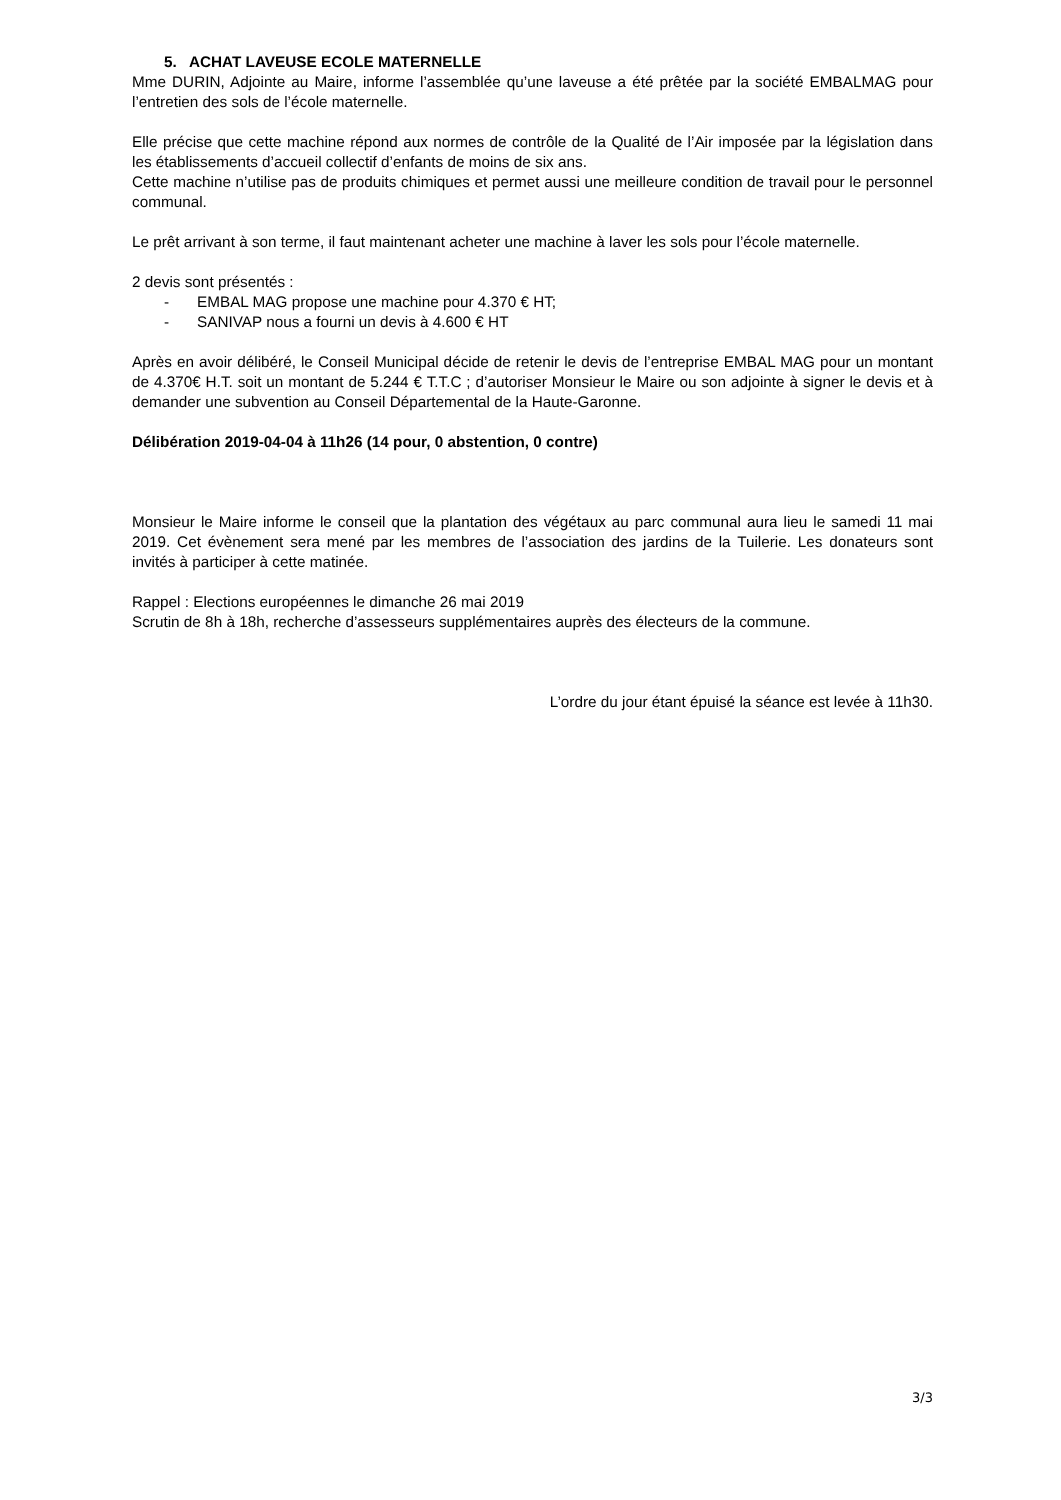5. ACHAT LAVEUSE ECOLE MATERNELLE
Mme DURIN, Adjointe au Maire, informe l’assemblée qu’une laveuse a été prêtée par la société EMBALMAG pour l’entretien des sols de l’école maternelle.
Elle précise que cette machine répond aux normes de contrôle de la Qualité de l’Air imposée par la législation dans les établissements d’accueil collectif d’enfants de moins de six ans.
Cette machine n’utilise pas de produits chimiques et permet aussi une meilleure condition de travail pour le personnel communal.
Le prêt arrivant à son terme, il faut maintenant acheter une machine à laver les sols pour l’école maternelle.
2 devis sont présentés :
- EMBAL MAG propose une machine pour 4.370 € HT;
- SANIVAP nous a fourni un devis à 4.600 € HT
Après en avoir délibéré, le Conseil Municipal décide de retenir le devis de l’entreprise EMBAL MAG pour un montant de 4.370€ H.T. soit un montant de 5.244 € T.T.C ; d’autoriser Monsieur le Maire ou son adjointe à signer le devis et à demander une subvention au Conseil Départemental de la Haute-Garonne.
Délibération 2019-04-04 à 11h26 (14 pour, 0 abstention, 0 contre)
Monsieur le Maire informe le conseil que la plantation des végétaux au parc communal aura lieu le samedi 11 mai 2019. Cet évènement sera mené par les membres de l’association des jardins de la Tuilerie. Les donateurs sont invités à participer à cette matinée.
Rappel : Elections européennes le dimanche 26 mai 2019
Scrutin de 8h à 18h, recherche d’assesseurs supplémentaires auprès des électeurs de la commune.
L’ordre du jour étant épuisé la séance est levée à 11h30.
3/3